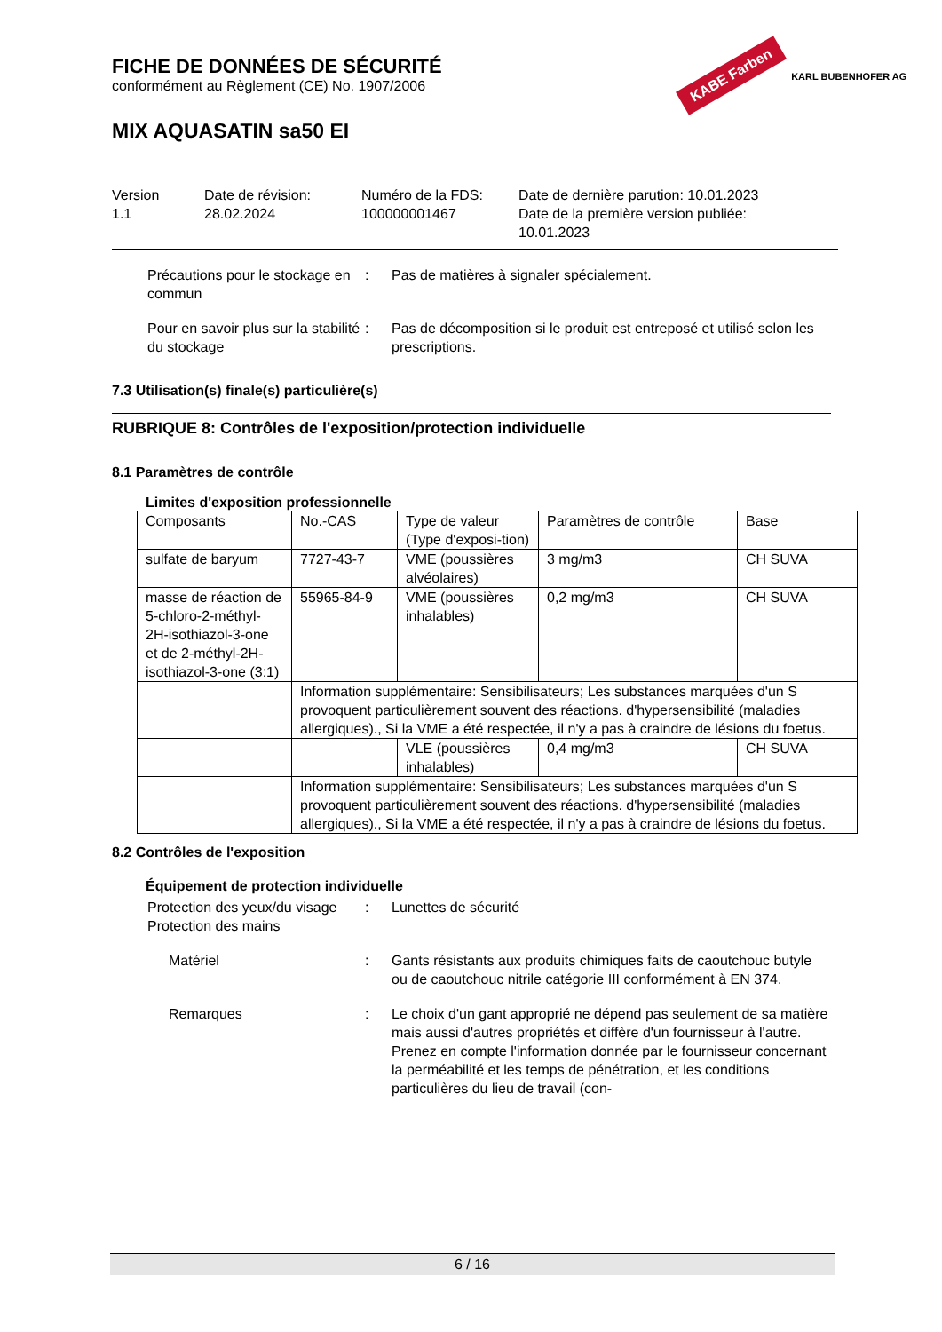FICHE DE DONNÉES DE SÉCURITÉ
conformément au Règlement (CE) No. 1907/2006
MIX AQUASATIN sa50 EI
Version
1.1
Date de révision:
28.02.2024
Numéro de la FDS:
100000001467
Date de dernière parution: 10.01.2023
Date de la première version publiée:
10.01.2023
Précautions pour le stockage en commun
: Pas de matières à signaler spécialement.
Pour en savoir plus sur la stabilité du stockage
: Pas de décomposition si le produit est entreposé et utilisé selon les prescriptions.
7.3 Utilisation(s) finale(s) particulière(s)
RUBRIQUE 8: Contrôles de l'exposition/protection individuelle
8.1 Paramètres de contrôle
Limites d'exposition professionnelle
| Composants | No.-CAS | Type de valeur (Type d'exposi-tion) | Paramètres de contrôle | Base |
| --- | --- | --- | --- | --- |
| sulfate de baryum | 7727-43-7 | VME (poussières alvéolaires) | 3 mg/m3 | CH SUVA |
| masse de réaction de 5-chloro-2-méthyl-2H-isothiazol-3-one et de 2-méthyl-2H-isothiazol-3-one (3:1) | 55965-84-9 | VME (poussières inhalables) | 0,2 mg/m3 | CH SUVA |
| | Information supplémentaire: Sensibilisateurs; Les substances marquées d'un S provoquent particulièrement souvent des réactions. d'hypersensibilité (maladies allergiques)., Si la VME a été respectée, il n'y a pas à craindre de lésions du foetus. | | | |
| | | VLE (poussières inhalables) | 0,4 mg/m3 | CH SUVA |
| | Information supplémentaire: Sensibilisateurs; Les substances marquées d'un S provoquent particulièrement souvent des réactions. d'hypersensibilité (maladies allergiques)., Si la VME a été respectée, il n'y a pas à craindre de lésions du foetus. | | | |
8.2 Contrôles de l'exposition
Équipement de protection individuelle
Protection des yeux/du visage
Protection des mains
: Lunettes de sécurité
Matériel : Gants résistants aux produits chimiques faits de caoutchouc butyle ou de caoutchouc nitrile catégorie III conformément à EN 374.
Remarques : Le choix d'un gant approprié ne dépend pas seulement de sa matière mais aussi d'autres propriétés et diffère d'un fournisseur à l'autre. Prenez en compte l'information donnée par le fournisseur concernant la perméabilité et les temps de pénétration, et les conditions particulières du lieu de travail (con-
KABE Farben KARL BUBENHOFER AG
6 / 16